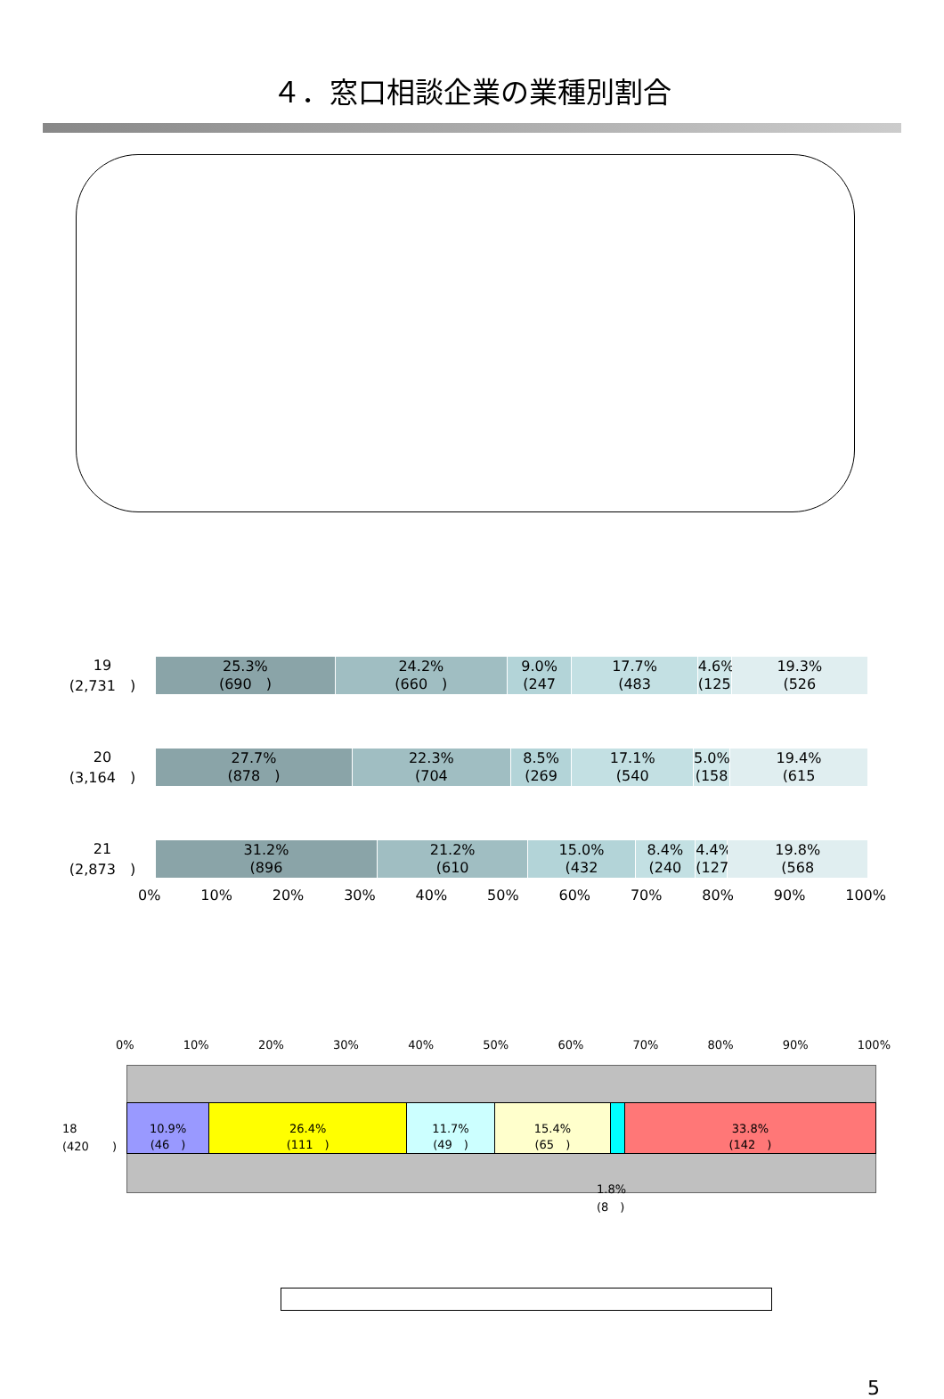４．窓口相談企業の業種別割合
19
(2,731　)
25.3%
(690　)
24.2%
(660　)
9.0%
(247
17.7%
(483
4.6%
(125
19.3%
(526
20
(3,164　)
27.7%
(878　)
22.3%
(704
8.5%
(269
17.1%
(540
5.0%
(158
19.4%
(615
21
(2,873　)
31.2%
(896
21.2%
(610
15.0%
(432
8.4%
(240
4.4%
(127
19.8%
(568
0% 10% 20% 30% 40% 50% 60% 70% 80% 90% 100%
0% 10% 20% 30% 40% 50% 60% 70% 80% 90% 100%
18
(420　　)
10.9%
(46　)
26.4%
(111　)
11.7%
(49　)
15.4%
(65　)
33.8%
(142　)
1.8%
(8　)
5